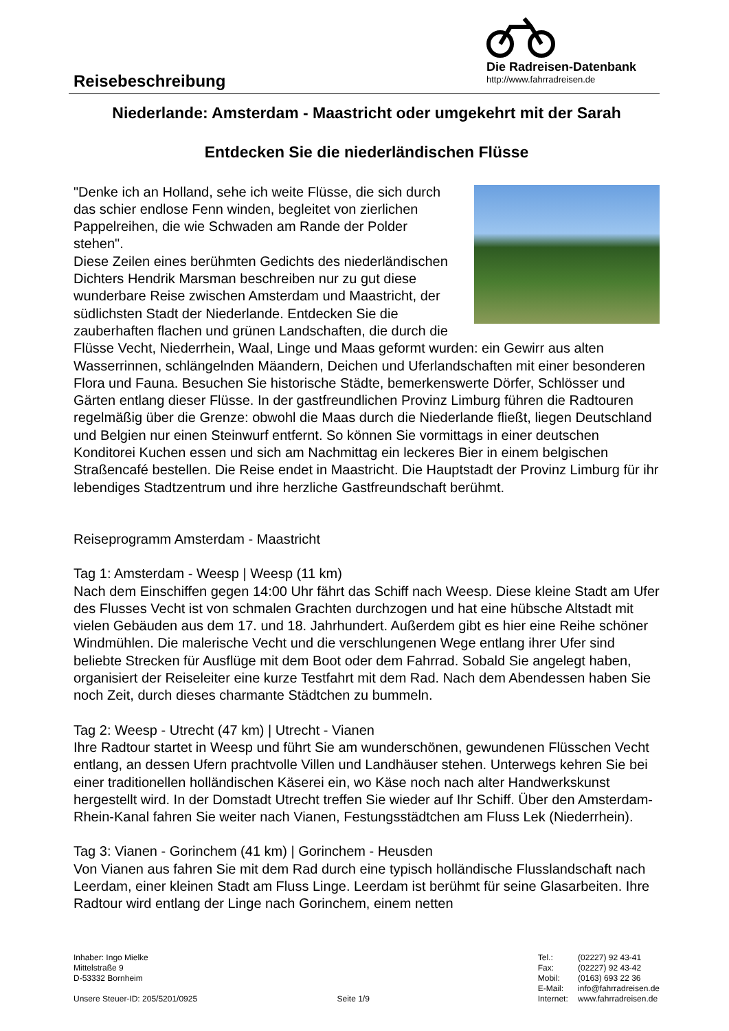Reisebeschreibung
Die Radreisen-Datenbank
http://www.fahrradreisen.de
Niederlande: Amsterdam - Maastricht oder umgekehrt mit der Sarah
Entdecken Sie die niederländischen Flüsse
"Denke ich an Holland, sehe ich weite Flüsse, die sich durch das schier endlose Fenn winden, begleitet von zierlichen Pappelreihen, die wie Schwaden am Rande der Polder stehen".
Diese Zeilen eines berühmten Gedichts des niederländischen Dichters Hendrik Marsman beschreiben nur zu gut diese wunderbare Reise zwischen Amsterdam und Maastricht, der südlichsten Stadt der Niederlande. Entdecken Sie die zauberhaften flachen und grünen Landschaften, die durch die Flüsse Vecht, Niederrhein, Waal, Linge und Maas geformt wurden: ein Gewirr aus alten Wasserrinnen, schlängelnden Mäandern, Deichen und Uferlandschaften mit einer besonderen Flora und Fauna. Besuchen Sie historische Städte, bemerkenswerte Dörfer, Schlösser und Gärten entlang dieser Flüsse. In der gastfreundlichen Provinz Limburg führen die Radtouren regelmäßig über die Grenze: obwohl die Maas durch die Niederlande fließt, liegen Deutschland und Belgien nur einen Steinwurf entfernt. So können Sie vormittags in einer deutschen Konditorei Kuchen essen und sich am Nachmittag ein leckeres Bier in einem belgischen Straßencafé bestellen. Die Reise endet in Maastricht. Die Hauptstadt der Provinz Limburg für ihr lebendiges Stadtzentrum und ihre herzliche Gastfreundschaft berühmt.
Reiseprogramm Amsterdam - Maastricht
Tag 1: Amsterdam - Weesp | Weesp (11 km)
Nach dem Einschiffen gegen 14:00 Uhr fährt das Schiff nach Weesp. Diese kleine Stadt am Ufer des Flusses Vecht ist von schmalen Grachten durchzogen und hat eine hübsche Altstadt mit vielen Gebäuden aus dem 17. und 18. Jahrhundert. Außerdem gibt es hier eine Reihe schöner Windmühlen. Die malerische Vecht und die verschlungenen Wege entlang ihrer Ufer sind beliebte Strecken für Ausflüge mit dem Boot oder dem Fahrrad. Sobald Sie angelegt haben, organisiert der Reiseleiter eine kurze Testfahrt mit dem Rad. Nach dem Abendessen haben Sie noch Zeit, durch dieses charmante Städtchen zu bummeln.
Tag 2: Weesp - Utrecht (47 km) | Utrecht - Vianen
Ihre Radtour startet in Weesp und führt Sie am wunderschönen, gewundenen Flüsschen Vecht entlang, an dessen Ufern prachtvolle Villen und Landhäuser stehen. Unterwegs kehren Sie bei einer traditionellen holländischen Käserei ein, wo Käse noch nach alter Handwerkskunst hergestellt wird. In der Domstadt Utrecht treffen Sie wieder auf Ihr Schiff. Über den Amsterdam-Rhein-Kanal fahren Sie weiter nach Vianen, Festungsstädtchen am Fluss Lek (Niederrhein).
Tag 3: Vianen - Gorinchem (41 km) | Gorinchem - Heusden
Von Vianen aus fahren Sie mit dem Rad durch eine typisch holländische Flusslandschaft nach Leerdam, einer kleinen Stadt am Fluss Linge. Leerdam ist berühmt für seine Glasarbeiten. Ihre Radtour wird entlang der Linge nach Gorinchem, einem netten
Inhaber: Ingo Mielke
Mittelstraße 9
D-53332 Bornheim
Unsere Steuer-ID: 205/5201/0925 Seite 1/9
Tel.: (02227) 92 43-41
Fax: (02227) 92 43-42
Mobil: (0163) 693 22 36
E-Mail: info@fahrradreisen.de
Internet: www.fahrradreisen.de